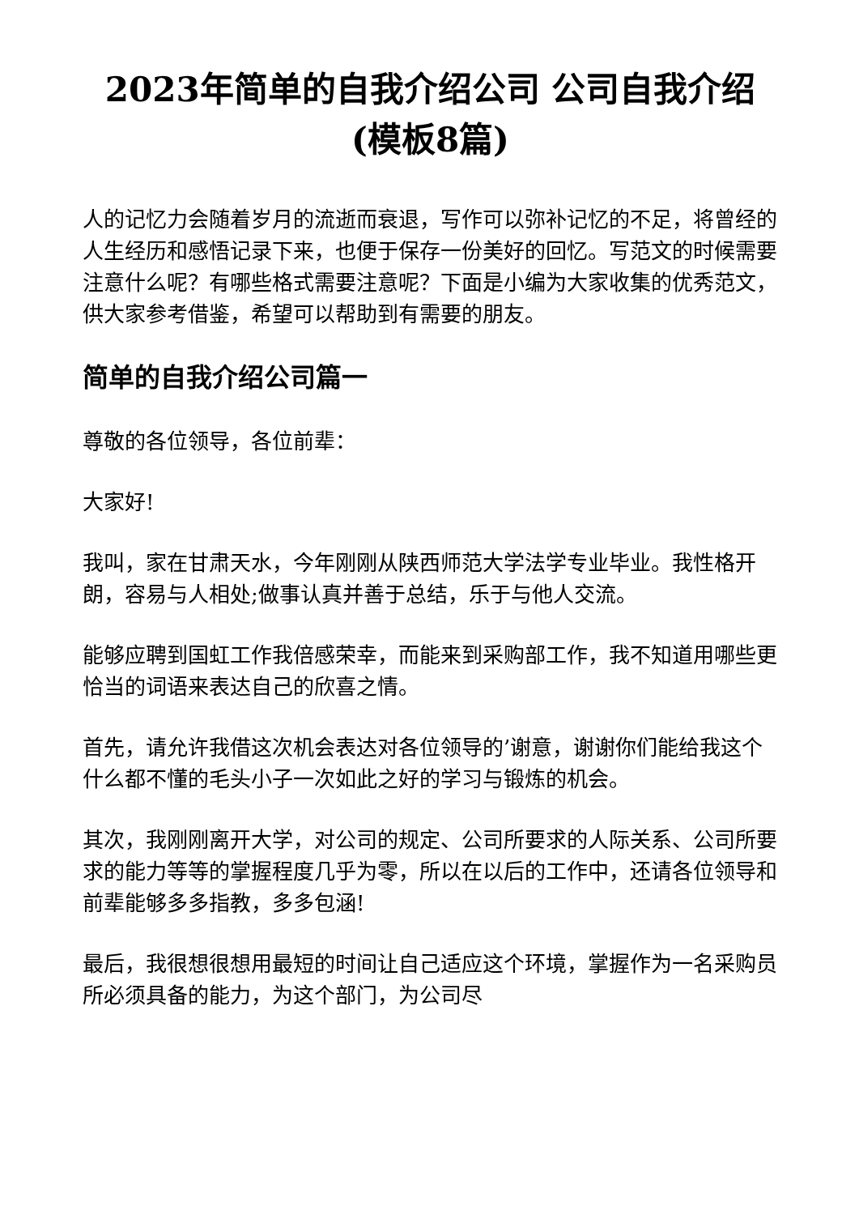2023年简单的自我介绍公司 公司自我介绍(模板8篇)
人的记忆力会随着岁月的流逝而衰退，写作可以弥补记忆的不足，将曾经的人生经历和感悟记录下来，也便于保存一份美好的回忆。写范文的时候需要注意什么呢？有哪些格式需要注意呢？下面是小编为大家收集的优秀范文，供大家参考借鉴，希望可以帮助到有需要的朋友。
简单的自我介绍公司篇一
尊敬的各位领导，各位前辈：
大家好!
我叫，家在甘肃天水，今年刚刚从陕西师范大学法学专业毕业。我性格开朗，容易与人相处;做事认真并善于总结，乐于与他人交流。
能够应聘到国虹工作我倍感荣幸，而能来到采购部工作，我不知道用哪些更恰当的词语来表达自己的欣喜之情。
首先，请允许我借这次机会表达对各位领导的’谢意，谢谢你们能给我这个什么都不懂的毛头小子一次如此之好的学习与锻炼的机会。
其次，我刚刚离开大学，对公司的规定、公司所要求的人际关系、公司所要求的能力等等的掌握程度几乎为零，所以在以后的工作中，还请各位领导和前辈能够多多指教，多多包涵!
最后，我很想很想用最短的时间让自己适应这个环境，掌握作为一名采购员所必须具备的能力，为这个部门，为公司尽